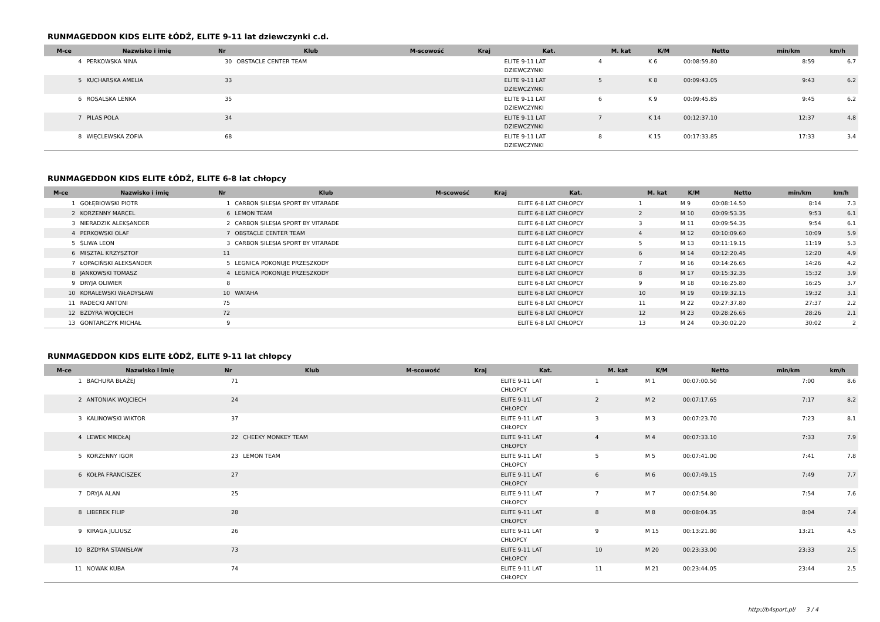RUNMAGEDDON KIDS ELITE ŁÓDŹ, ELITE 9-11 lat dziewczynki c.d.
| M-ce | Nazwisko i imię | Nr | Klub | M-scowość | Kraj | Kat. | M. kat | K/M | Netto | min/km | km/h |
| --- | --- | --- | --- | --- | --- | --- | --- | --- | --- | --- | --- |
| 4 | PERKOWSKA NINA | 30 | OBSTACLE CENTER TEAM | | | ELITE 9-11 LAT DZIEWCZYNKI | 4 | K 6 | 00:08:59.80 | 8:59 | 6.7 |
| 5 | KUCHARSKA AMELIA | 33 | | | | ELITE 9-11 LAT DZIEWCZYNKI | 5 | K 8 | 00:09:43.05 | 9:43 | 6.2 |
| 6 | ROSALSKA LENKA | 35 | | | | ELITE 9-11 LAT DZIEWCZYNKI | 6 | K 9 | 00:09:45.85 | 9:45 | 6.2 |
| 7 | PILAS POLA | 34 | | | | ELITE 9-11 LAT DZIEWCZYNKI | 7 | K 14 | 00:12:37.10 | 12:37 | 4.8 |
| 8 | WIĘCLEWSKA ZOFIA | 68 | | | | ELITE 9-11 LAT DZIEWCZYNKI | 8 | K 15 | 00:17:33.85 | 17:33 | 3.4 |
RUNMAGEDDON KIDS ELITE ŁÓDŹ, ELITE 6-8 lat chłopcy
| M-ce | Nazwisko i imię | Nr | Klub | M-scowość | Kraj | Kat. | M. kat | K/M | Netto | min/km | km/h |
| --- | --- | --- | --- | --- | --- | --- | --- | --- | --- | --- | --- |
| 1 | GOŁĘBIOWSKI PIOTR | 1 | CARBON SILESIA SPORT BY VITARADE | | | ELITE 6-8 LAT CHŁOPCY | 1 | M 9 | 00:08:14.50 | 8:14 | 7.3 |
| 2 | KORZENNY MARCEL | 6 | LEMON TEAM | | | ELITE 6-8 LAT CHŁOPCY | 2 | M 10 | 00:09:53.35 | 9:53 | 6.1 |
| 3 | NIERADZIK ALEKSANDER | 2 | CARBON SILESIA SPORT BY VITARADE | | | ELITE 6-8 LAT CHŁOPCY | 3 | M 11 | 00:09:54.35 | 9:54 | 6.1 |
| 4 | PERKOWSKI OLAF | 7 | OBSTACLE CENTER TEAM | | | ELITE 6-8 LAT CHŁOPCY | 4 | M 12 | 00:10:09.60 | 10:09 | 5.9 |
| 5 | ŚLIWA LEON | 3 | CARBON SILESIA SPORT BY VITARADE | | | ELITE 6-8 LAT CHŁOPCY | 5 | M 13 | 00:11:19.15 | 11:19 | 5.3 |
| 6 | MISZTAL KRZYSZTOF | 11 | | | | ELITE 6-8 LAT CHŁOPCY | 6 | M 14 | 00:12:20.45 | 12:20 | 4.9 |
| 7 | ŁOPACIŃSKI ALEKSANDER | 5 | LEGNICA POKONUJE PRZESZKODY | | | ELITE 6-8 LAT CHŁOPCY | 7 | M 16 | 00:14:26.65 | 14:26 | 4.2 |
| 8 | JANKOWSKI TOMASZ | 4 | LEGNICA POKONUJE PRZESZKODY | | | ELITE 6-8 LAT CHŁOPCY | 8 | M 17 | 00:15:32.35 | 15:32 | 3.9 |
| 9 | DRYJA OLIWIER | 8 | | | | ELITE 6-8 LAT CHŁOPCY | 9 | M 18 | 00:16:25.80 | 16:25 | 3.7 |
| 10 | KORALEWSKI WŁADYSŁAW | 10 | WATAHA | | | ELITE 6-8 LAT CHŁOPCY | 10 | M 19 | 00:19:32.15 | 19:32 | 3.1 |
| 11 | RADECKI ANTONI | 75 | | | | ELITE 6-8 LAT CHŁOPCY | 11 | M 22 | 00:27:37.80 | 27:37 | 2.2 |
| 12 | BZDYRA WOJCIECH | 72 | | | | ELITE 6-8 LAT CHŁOPCY | 12 | M 23 | 00:28:26.65 | 28:26 | 2.1 |
| 13 | GONTARCZYK MICHAŁ | 9 | | | | ELITE 6-8 LAT CHŁOPCY | 13 | M 24 | 00:30:02.20 | 30:02 | 2 |
RUNMAGEDDON KIDS ELITE ŁÓDŹ, ELITE 9-11 lat chłopcy
| M-ce | Nazwisko i imię | Nr | Klub | M-scowość | Kraj | Kat. | M. kat | K/M | Netto | min/km | km/h |
| --- | --- | --- | --- | --- | --- | --- | --- | --- | --- | --- | --- |
| 1 | BACHURA BŁAŻEJ | 71 | | | | ELITE 9-11 LAT CHŁOPCY | 1 | M 1 | 00:07:00.50 | 7:00 | 8.6 |
| 2 | ANTONIAK WOJCIECH | 24 | | | | ELITE 9-11 LAT CHŁOPCY | 2 | M 2 | 00:07:17.65 | 7:17 | 8.2 |
| 3 | KALINOWSKI WIKTOR | 37 | | | | ELITE 9-11 LAT CHŁOPCY | 3 | M 3 | 00:07:23.70 | 7:23 | 8.1 |
| 4 | LEWEK MIKOŁAJ | 22 | CHEEKY MONKEY TEAM | | | ELITE 9-11 LAT CHŁOPCY | 4 | M 4 | 00:07:33.10 | 7:33 | 7.9 |
| 5 | KORZENNY IGOR | 23 | LEMON TEAM | | | ELITE 9-11 LAT CHŁOPCY | 5 | M 5 | 00:07:41.00 | 7:41 | 7.8 |
| 6 | KOŁPA FRANCISZEK | 27 | | | | ELITE 9-11 LAT CHŁOPCY | 6 | M 6 | 00:07:49.15 | 7:49 | 7.7 |
| 7 | DRYJA ALAN | 25 | | | | ELITE 9-11 LAT CHŁOPCY | 7 | M 7 | 00:07:54.80 | 7:54 | 7.6 |
| 8 | LIBEREK FILIP | 28 | | | | ELITE 9-11 LAT CHŁOPCY | 8 | M 8 | 00:08:04.35 | 8:04 | 7.4 |
| 9 | KIRAGA JULIUSZ | 26 | | | | ELITE 9-11 LAT CHŁOPCY | 9 | M 15 | 00:13:21.80 | 13:21 | 4.5 |
| 10 | BZDYRA STANISŁAW | 73 | | | | ELITE 9-11 LAT CHŁOPCY | 10 | M 20 | 00:23:33.00 | 23:33 | 2.5 |
| 11 | NOWAK KUBA | 74 | | | | ELITE 9-11 LAT CHŁOPCY | 11 | M 21 | 00:23:44.05 | 23:44 | 2.5 |
http://b4sport.pl/ 3 / 4